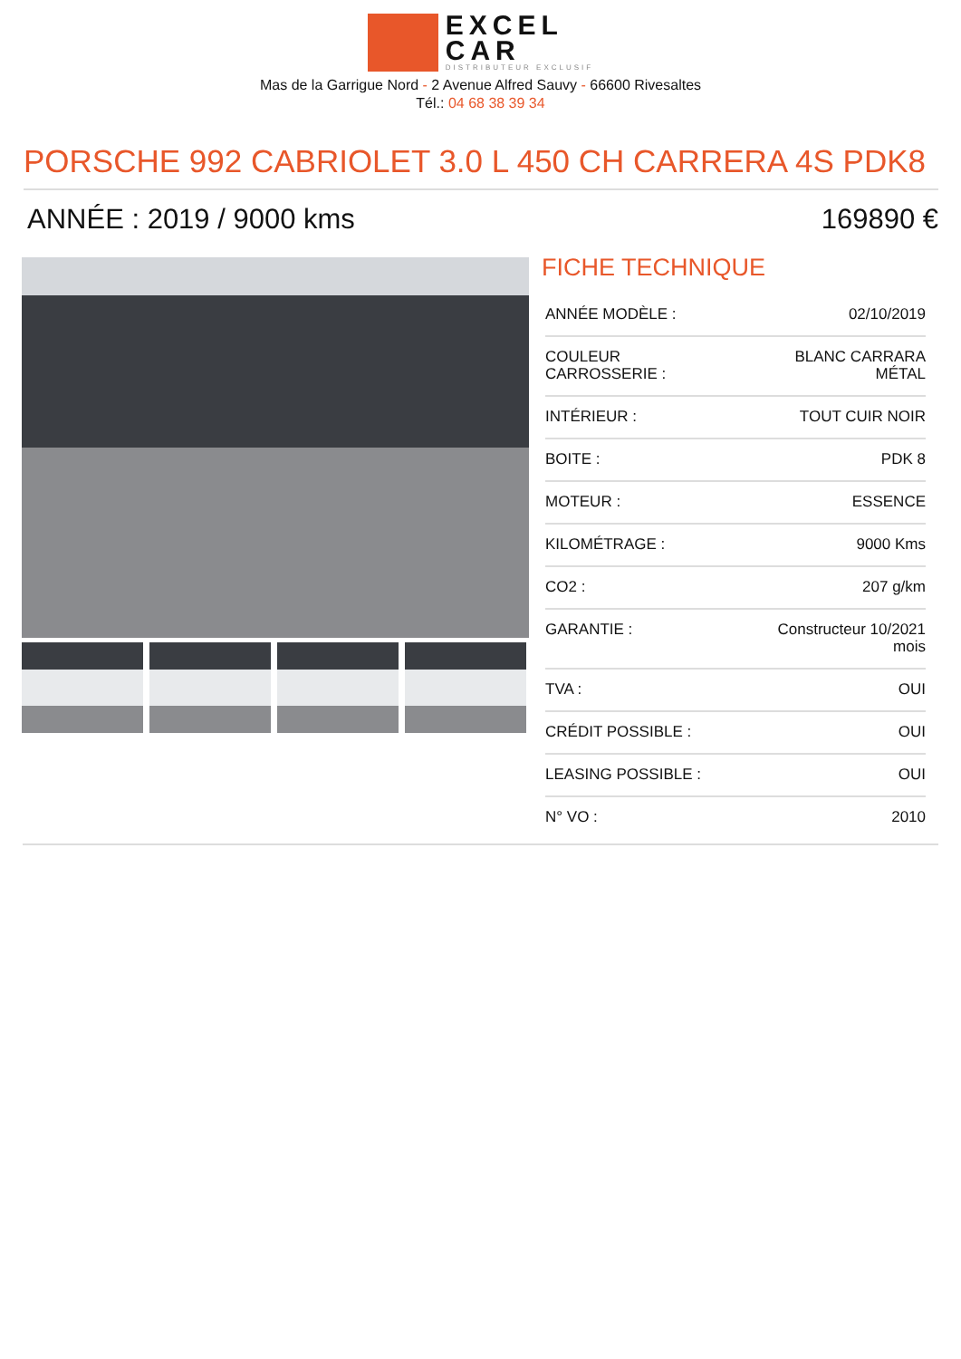EXCEL
CAR
DISTRIBUTEUR EXCLUSIF
Mas de la Garrigue Nord - 2 Avenue Alfred Sauvy - 66600 Rivesaltes
Tél.: 04 68 38 39 34
PORSCHE 992 CABRIOLET 3.0 L 450 CH CARRERA 4S PDK8
ANNÉE : 2019 / 9000 kms 169890 €
FICHE TECHNIQUE
| ANNÉE MODÈLE : | 02/10/2019 |
| COULEUR CARROSSERIE : | BLANC CARRARA MÉTAL |
| INTÉRIEUR : | TOUT CUIR NOIR |
| BOITE : | PDK 8 |
| MOTEUR : | ESSENCE |
| KILOMÉTRAGE : | 9000 Kms |
| CO2 : | 207 g/km |
| GARANTIE : | Constructeur 10/2021 mois |
| TVA : | OUI |
| CRÉDIT POSSIBLE : | OUI |
| LEASING POSSIBLE : | OUI |
| N° VO : | 2010 |